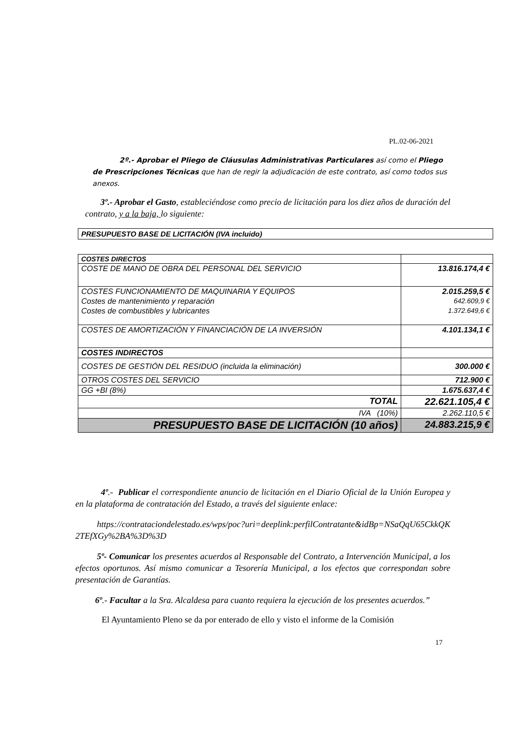PL.02-06-2021
2º.- Aprobar el Pliego de Cláusulas Administrativas Particulares así como el Pliego de Prescripciones Técnicas que han de regir la adjudicación de este contrato, así como todos sus anexos.
3º.- Aprobar el Gasto, estableciéndose como precio de licitación para los diez años de duración del contrato, y a la baja, lo siguiente:
PRESUPUESTO BASE DE LICITACIÓN (IVA incluido)
| COSTES DIRECTOS | |
| COSTE DE MANO DE OBRA DEL PERSONAL DEL SERVICIO | 13.816.174,4 € |
| COSTES FUNCIONAMIENTO DE MAQUINARIA Y EQUIPOS | 2.015.259,5 € |
| Costes de mantenimiento y reparación | 642.609,9 € |
| Costes de combustibles y lubricantes | 1.372.649,6 € |
| COSTES DE AMORTIZACIÓN Y FINANCIACIÓN DE LA INVERSIÓN | 4.101.134,1 € |
| COSTES INDIRECTOS | |
| COSTES DE GESTIÓN DEL RESIDUO (incluida la eliminación) | 300.000 € |
| OTROS COSTES DEL SERVICIO | 712.900 € |
| GG +BI (8%) | 1.675.637,4 € |
| TOTAL | 22.621.105,4 € |
| IVA (10%) | 2.262.110,5 € |
| PRESUPUESTO BASE DE LICITACIÓN (10 años) | 24.883.215,9 € |
4º.- Publicar el correspondiente anuncio de licitación en el Diario Oficial de la Unión Europea y en la plataforma de contratación del Estado, a través del siguiente enlace:
https://contrataciondelestado.es/wps/poc?uri=deeplink:perfilContratante&idBp=NSaQqU65CkkQK2TEfXGy%2BA%3D%3D
5º- Comunicar los presentes acuerdos al Responsable del Contrato, a Intervención Municipal, a los efectos oportunos. Así mismo comunicar a Tesorería Municipal, a los efectos que correspondan sobre presentación de Garantías.
6º.- Facultar a la Sra. Alcaldesa para cuanto requiera la ejecución de los presentes acuerdos.”
El Ayuntamiento Pleno se da por enterado de ello y visto el informe de la Comisión
17